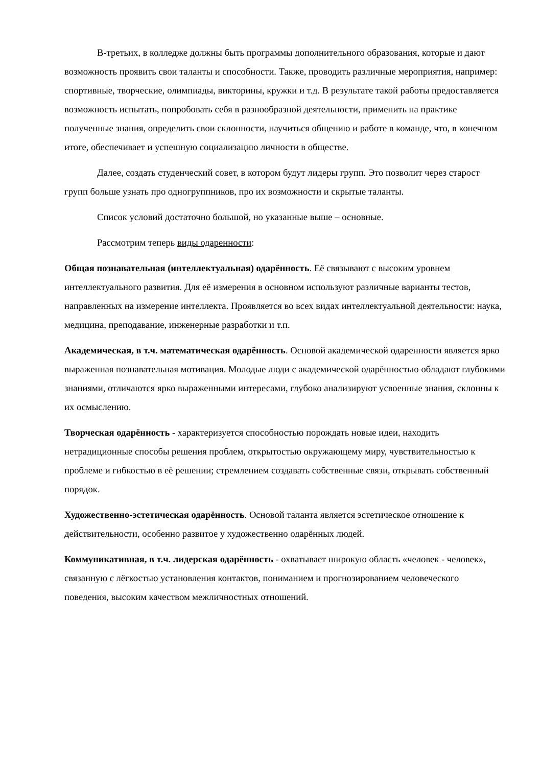В-третьих, в колледже должны быть программы дополнительного образования, которые и дают возможность проявить свои таланты и способности. Также, проводить различные мероприятия, например: спортивные, творческие, олимпиады, викторины, кружки и т.д. В результате такой работы предоставляется возможность испытать, попробовать себя в разнообразной деятельности, применить на практике полученные знания, определить свои склонности, научиться общению и работе в команде, что, в конечном итоге, обеспечивает и успешную социализацию личности в обществе.
Далее, создать студенческий совет, в котором будут лидеры групп. Это позволит через старост групп больше узнать про одногруппников, про их возможности и скрытые таланты.
Список условий достаточно большой, но указанные выше – основные.
Рассмотрим теперь виды одаренности:
Общая познавательная (интеллектуальная) одарённость. Её связывают с высоким уровнем интеллектуального развития. Для её измерения в основном используют различные варианты тестов, направленных на измерение интеллекта. Проявляется во всех видах интеллектуальной деятельности: наука, медицина, преподавание, инженерные разработки и т.п.
Академическая, в т.ч. математическая одарённость. Основой академической одаренности является ярко выраженная познавательная мотивация. Молодые люди с академической одарённостью обладают глубокими знаниями, отличаются ярко выраженными интересами, глубоко анализируют усвоенные знания, склонны к их осмыслению.
Творческая одарённость - характеризуется способностью порождать новые идеи, находить нетрадиционные способы решения проблем, открытостью окружающему миру, чувствительностью к проблеме и гибкостью в её решении; стремлением создавать собственные связи, открывать собственный порядок.
Художественно-эстетическая одарённость. Основой таланта является эстетическое отношение к действительности, особенно развитое у художественно одарённых людей.
Коммуникативная, в т.ч. лидерская одарённость - охватывает широкую область «человек - человек», связанную с лёгкостью установления контактов, пониманием и прогнозированием человеческого поведения, высоким качеством межличностных отношений.